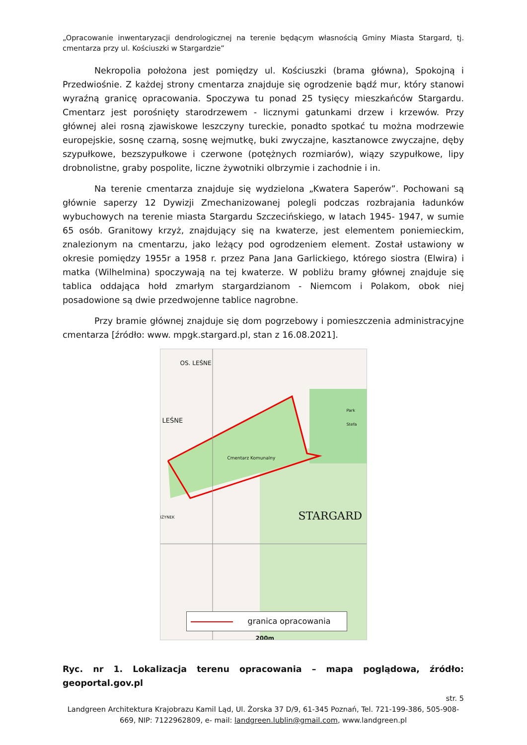„Opracowanie inwentaryzacji dendrologicznej na terenie będącym własnością Gminy Miasta Stargard, tj. cmentarza przy ul. Kościuszki w Stargardzie”
Nekropolia położona jest pomiędzy ul. Kościuszki (brama główna), Spokojną i Przedwiośnie. Z każdej strony cmentarza znajduje się ogrodzenie bądź mur, który stanowi wyraźną granicę opracowania. Spoczywa tu ponad 25 tysięcy mieszkańców Stargardu. Cmentarz jest porośnięty starodrzewem - licznymi gatunkami drzew i krzewów. Przy głównej alei rosną zjawiskowe leszczyny tureckie, ponadto spotkać tu można modrzewie europejskie, sosnę czarną, sosnę wejmutkę, buki zwyczajne, kasztanowce zwyczajne, dęby szypułkowe, bezszypułkowe i czerwone (potężnych rozmiarów), wiązy szypułkowe, lipy drobnolistne, graby pospolite, liczne żywotniki olbrzymie i zachodnie i in.
Na terenie cmentarza znajduje się wydzielona „Kwatera Saperów”. Pochowani są głównie saperzy 12 Dywizji Zmechanizowanej polegli podczas rozbrajania ładunków wybuchowych na terenie miasta Stargardu Szczecińskiego, w latach 1945- 1947, w sumie 65 osób. Granitowy krzyż, znajdujący się na kwaterze, jest elementem poniemieckim, znalezionym na cmentarzu, jako leżący pod ogrodzeniem element. Został ustawiony w okresie pomiędzy 1955r a 1958 r. przez Pana Jana Garlickiego, którego siostra (Elwira) i matka (Wilhelmina) spoczywają na tej kwaterze. W pobliżu bramy głównej znajduje się tablica oddająca hołd zmarłym stargardzianom - Niemcom i Polakom, obok niej posadowione są dwie przedwojenne tablice nagrobne.
Przy bramie głównej znajduje się dom pogrzebowy i pomieszczenia administracyjne cmentarza [źródło: www. mpgk.stargard.pl, stan z 16.08.2021].
OS. LEŚNE
Cmentarz Komunalny
LEŚNE
Park Stefa
IŻYNEK STARGARD
granica opracowania
200m
Ryc. nr 1. Lokalizacja terenu opracowania – mapa poglądowa, źródło: geoportal.gov.pl
str. 5
Landgreen Architektura Krajobrazu Kamil Ląd, Ul. Żorska 37 D/9, 61-345 Poznań, Tel. 721-199-386, 505-908-669, NIP: 7122962809, e- mail: landgreen.lublin@gmail.com, www.landgreen.pl